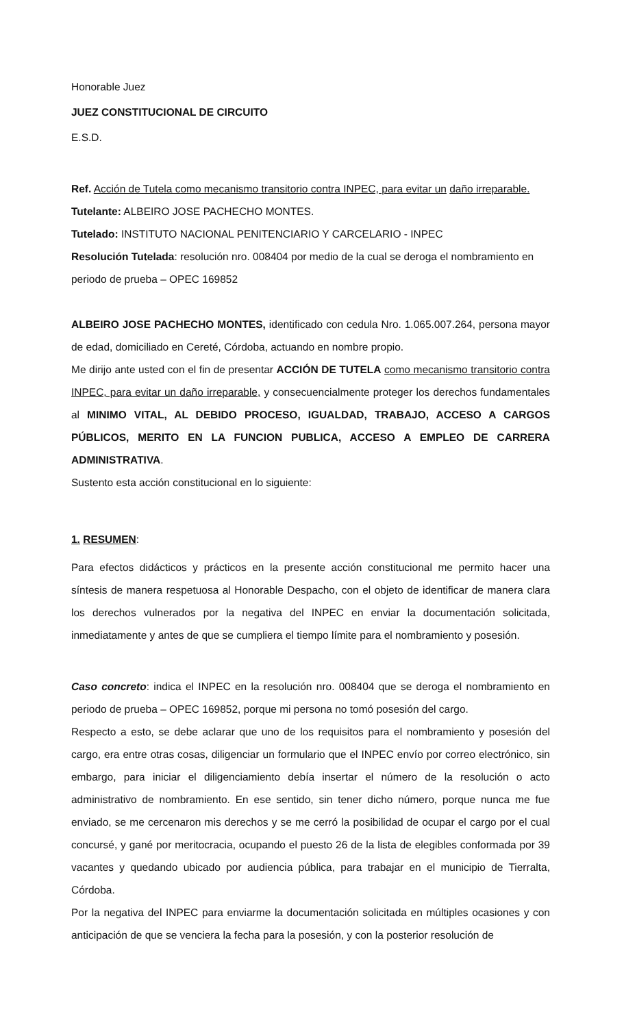Honorable Juez
JUEZ CONSTITUCIONAL DE CIRCUITO
E.S.D.
Ref. Acción de Tutela como mecanismo transitorio contra INPEC, para evitar un daño irreparable.
Tutelante: ALBEIRO JOSE PACHECHO MONTES.
Tutelado: INSTITUTO NACIONAL PENITENCIARIO Y CARCELARIO - INPEC
Resolución Tutelada: resolución nro. 008404 por medio de la cual se deroga el nombramiento en periodo de prueba – OPEC 169852
ALBEIRO JOSE PACHECHO MONTES, identificado con cedula Nro. 1.065.007.264, persona mayor de edad, domiciliado en Cereté, Córdoba, actuando en nombre propio.
Me dirijo ante usted con el fin de presentar ACCIÓN DE TUTELA como mecanismo transitorio contra INPEC, para evitar un daño irreparable, y consecuencialmente proteger los derechos fundamentales al MINIMO VITAL, AL DEBIDO PROCESO, IGUALDAD, TRABAJO, ACCESO A CARGOS PÚBLICOS, MERITO EN LA FUNCION PUBLICA, ACCESO A EMPLEO DE CARRERA ADMINISTRATIVA.
Sustento esta acción constitucional en lo siguiente:
1. RESUMEN:
Para efectos didácticos y prácticos en la presente acción constitucional me permito hacer una síntesis de manera respetuosa al Honorable Despacho, con el objeto de identificar de manera clara los derechos vulnerados por la negativa del INPEC en enviar la documentación solicitada, inmediatamente y antes de que se cumpliera el tiempo límite para el nombramiento y posesión.
Caso concreto: indica el INPEC en la resolución nro. 008404 que se deroga el nombramiento en periodo de prueba – OPEC 169852, porque mi persona no tomó posesión del cargo.
Respecto a esto, se debe aclarar que uno de los requisitos para el nombramiento y posesión del cargo, era entre otras cosas, diligenciar un formulario que el INPEC envío por correo electrónico, sin embargo, para iniciar el diligenciamiento debía insertar el número de la resolución o acto administrativo de nombramiento. En ese sentido, sin tener dicho número, porque nunca me fue enviado, se me cercenaron mis derechos y se me cerró la posibilidad de ocupar el cargo por el cual concursé, y gané por meritocracia, ocupando el puesto 26 de la lista de elegibles conformada por 39 vacantes y quedando ubicado por audiencia pública, para trabajar en el municipio de Tierralta, Córdoba.
Por la negativa del INPEC para enviarme la documentación solicitada en múltiples ocasiones y con anticipación de que se venciera la fecha para la posesión, y con la posterior resolución de